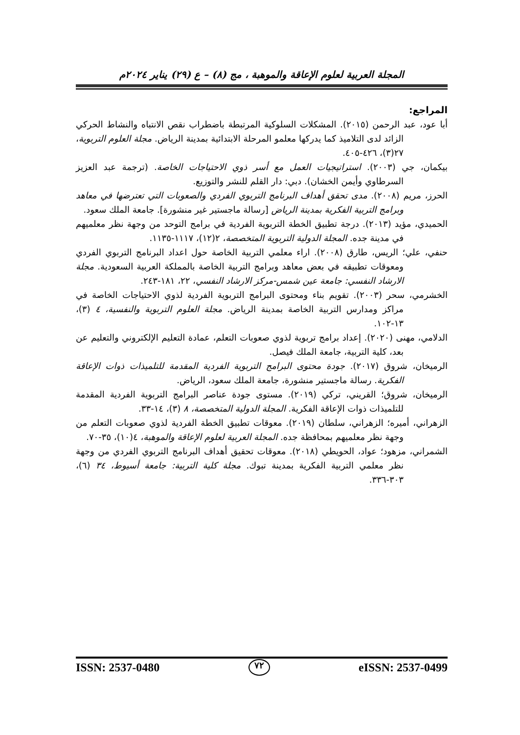المجلة العربية لعلوم الإعاقة والموهبة ، مج (٨) – ع (٢٩) يناير ٢٠٢٤م
المراجع:
أبا عود، عبد الرحمن (٢٠١٥). المشكلات السلوكية المرتبطة باضطراب نقص الانتباه والنشاط الحركي الزائد لدى التلاميذ كما يدركها معلمو المرحلة الابتدائية بمدينة الرياض. مجلة العلوم التربوية، ٢٧(٣)، ٤٢٦-٤٠٥.
بيكمان، جي (٢٠٠٣). استراتيجيات العمل مع أسر ذوي الاحتياجات الخاصة. (ترجمة عبد العزيز السرطاوي وأيمن الخشان). دبي: دار القلم للنشر والتوزيع.
الحرز، مريم (٢٠٠٨). مدى تحقق أهداف البرنامج التربوي الفردي والصعوبات التي تعترضها في معاهد وبرامج التربية الفكرية بمدينة الرياض [رسالة ماجستير غير منشورة]. جامعة الملك سعود.
الحميدي، مؤيد (٢٠١٣). درجة تطبيق الخطة التربوية الفردية في برامج التوحد من وجهة نظر معلميهم في مدينة جده. المجلة الدولية التربوية المتخصصة، ٢(١٢)، ١١١٧-١١٣٥.
حنفي، علي؛ الريس، طارق (٢٠٠٨). اراء معلمي التربية الخاصة حول اعداد البرنامج التربوي الفردي ومعوقات تطبيقه في بعض معاهد وبرامج التربية الخاصة بالمملكة العربية السعودية. مجلة الارشاد النفسي: جامعة عين شمس-مركز الارشاد النفسي، ٢٢، ١٨١-٢٤٣.
الخشرمي، سحر (٢٠٠٣). تقويم بناء ومحتوى البرامج التربوية الفردية لذوي الاحتياجات الخاصة في مراكز ومدارس التربية الخاصة بمدينة الرياض. مجلة العلوم التربوية والنفسية، ٤ (٣)، ١٣-١٠٢.
الدلامي، مهنى (٢٠٢٠). إعداد برامج تربوية لذوي صعوبات التعلم، عمادة التعليم الإلكتروني والتعليم عن بعد، كلية التربية، جامعة الملك فيصل.
الرميخان، شروق (٢٠١٧). جودة محتوى البرامج التربوية الفردية المقدمة للتلميذات ذوات الإعاقة الفكرية. رسالة ماجستير منشورة، جامعة الملك سعود، الرياض.
الرميخان، شروق؛ القريني، تركي (٢٠١٩). مستوى جودة عناصر البرامج التربوية الفردية المقدمة للتلميذات ذوات الإعاقة الفكرية. المجلة الدولية المتخصصة، ٨ (٣)، ١٤-٣٣.
الزهراني، أميره؛ الزهراني، سلطان (٢٠١٩). معوقات تطبيق الخطة الفردية لذوي صعوبات التعلم من وجهة نظر معلميهم بمحافظة جده. المجلة العربية لعلوم الإعاقة والموهبة، ٤(١٠)، ٣٥-٧٠.
الشمراني، مزهود؛ عواد، الحويطي (٢٠١٨). معوقات تحقيق أهداف البرنامج التربوي الفردي من وجهة نظر معلمي التربية الفكرية بمدينة تبوك. مجلة كلية التربية: جامعة أسيوط، ٣٤ (٦)، ٣٠٣-٣٣٦.
ISSN: 2537-0480 ٧٢ eISSN: 2537-0499